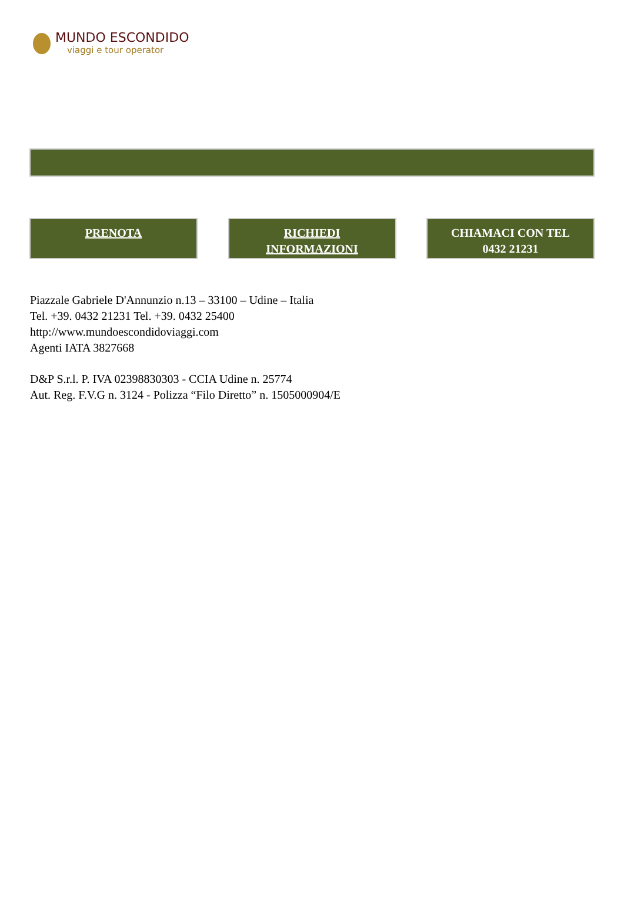MUNDO ESCONDIDO
viaggi e tour operator
PRENOTA RICHIEDI
INFORMAZIONI
CHIAMACI CON TEL
0432 21231
Piazzale Gabriele D'Annunzio n.13 – 33100 – Udine – Italia
Tel. +39. 0432 21231 Tel. +39. 0432 25400
http://www.mundoescondidoviaggi.com
Agenti IATA 3827668
D&P S.r.l. P. IVA 02398830303 - CCIA Udine n. 25774
Aut. Reg. F.V.G n. 3124 - Polizza “Filo Diretto” n. 1505000904/E